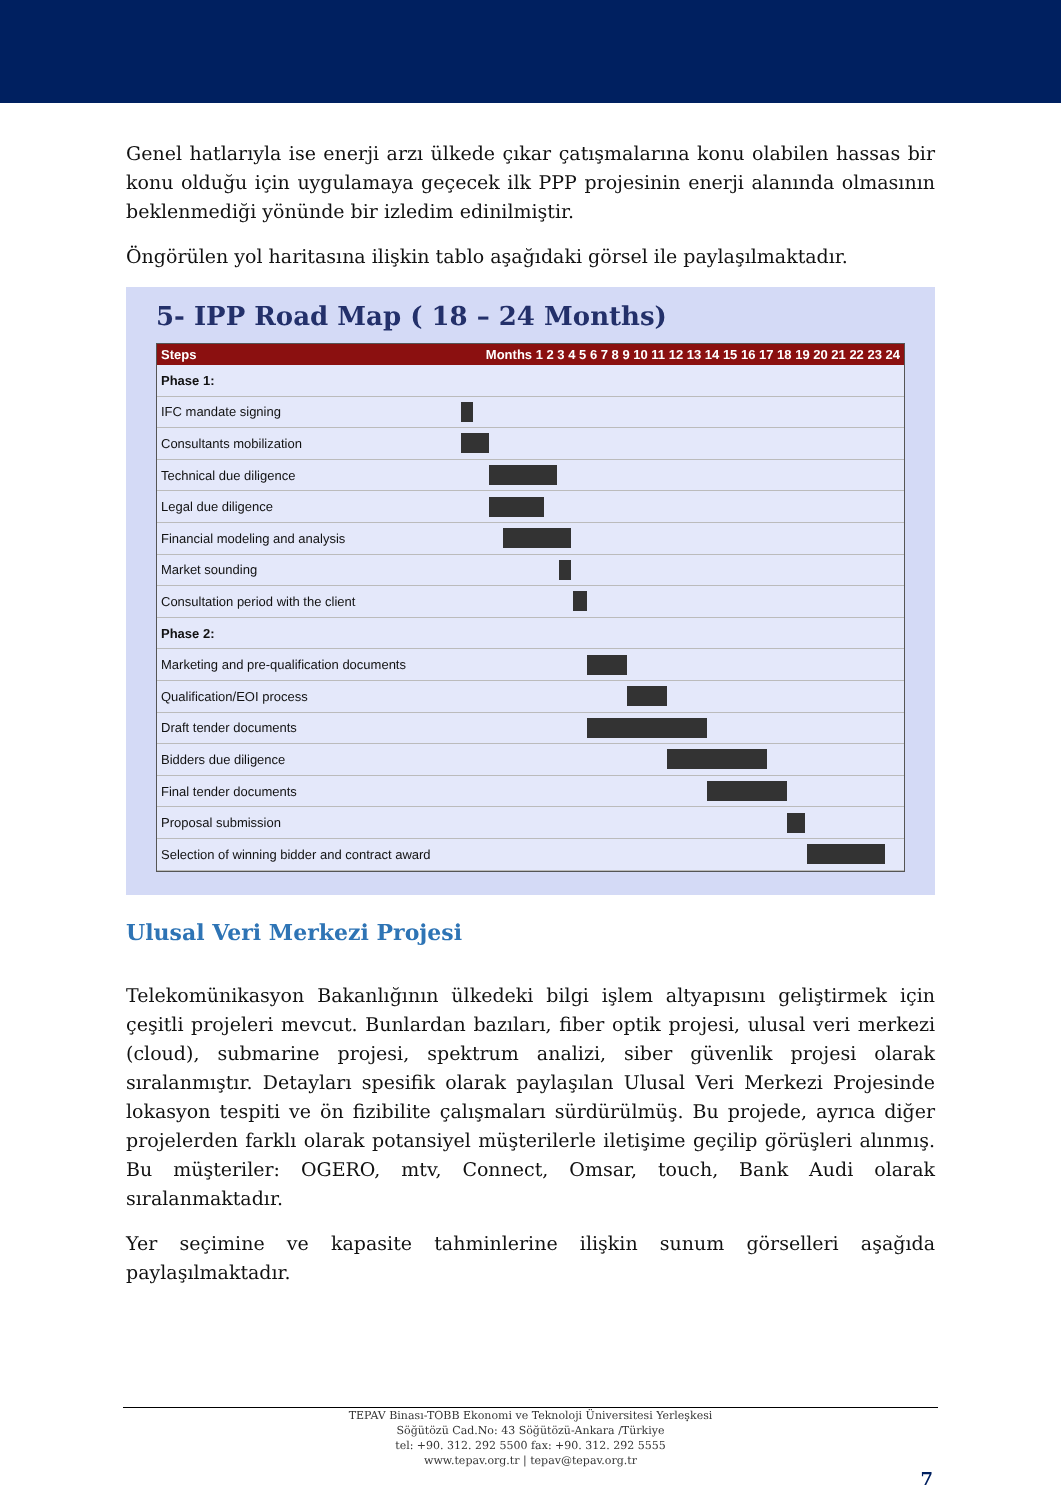Genel hatlarıyla ise enerji arzı ülkede çıkar çatışmalarına konu olabilen hassas bir konu olduğu için uygulamaya geçecek ilk PPP projesinin enerji alanında olmasının beklenmediği yönünde bir izledim edinilmiştir.
Öngörülen yol haritasına ilişkin tablo aşağıdaki görsel ile paylaşılmaktadır.
5- IPP Road Map ( 18 – 24 Months)
Steps Months 1 2 3 4 5 6 7 8 9 10 11 12 13 14 15 16 17 18 19 20 21 22 23 24
Phase 1:
IFC mandate signing
Consultants mobilization
Technical due diligence
Legal due diligence
Financial modeling and analysis
Market sounding
Consultation period with the client
Phase 2:
Marketing and pre-qualification documents
Qualification/EOI process
Draft tender documents
Bidders due diligence
Final tender documents
Proposal submission
Selection of winning bidder and contract award
Ulusal Veri Merkezi Projesi
Telekomünikasyon Bakanlığının ülkedeki bilgi işlem altyapısını geliştirmek için çeşitli projeleri mevcut. Bunlardan bazıları, fiber optik projesi, ulusal veri merkezi (cloud), submarine projesi, spektrum analizi, siber güvenlik projesi olarak sıralanmıştır. Detayları spesifik olarak paylaşılan Ulusal Veri Merkezi Projesinde lokasyon tespiti ve ön fizibilite çalışmaları sürdürülmüş. Bu projede, ayrıca diğer projelerden farklı olarak potansiyel müşterilerle iletişime geçilip görüşleri alınmış. Bu müşteriler: OGERO, mtv, Connect, Omsar, touch, Bank Audi olarak sıralanmaktadır.
Yer seçimine ve kapasite tahminlerine ilişkin sunum görselleri aşağıda paylaşılmaktadır.
TEPAV Binası-TOBB Ekonomi ve Teknoloji Üniversitesi Yerleşkesi
Söğütözü Cad.No: 43 Söğütözü-Ankara /Türkiye
tel: +90. 312. 292 5500 fax: +90. 312. 292 5555
www.tepav.org.tr | tepav@tepav.org.tr
7